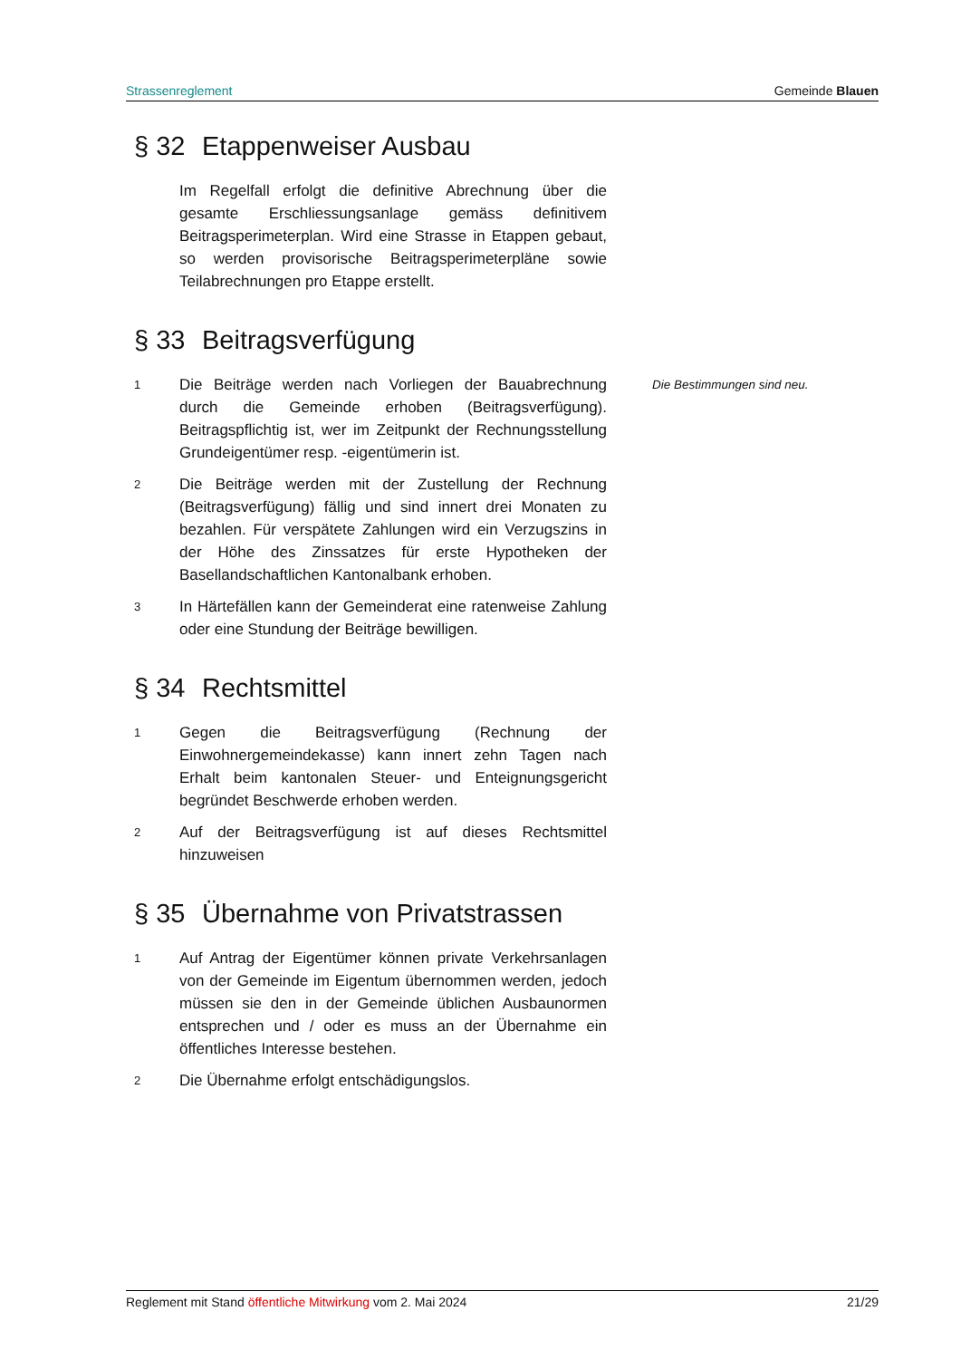Strassenreglement Gemeinde Blauen
§ 32 Etappenweiser Ausbau
Im Regelfall erfolgt die definitive Abrechnung über die gesamte Erschliessungsanlage gemäss definitivem Beitragsperimeterplan. Wird eine Strasse in Etappen gebaut, so werden provisorische Beitragsperimeterpläne sowie Teilabrechnungen pro Etappe erstellt.
§ 33 Beitragsverfügung
1
Die Beiträge werden nach Vorliegen der Bauabrechnung durch die Gemeinde erhoben (Beitragsverfügung). Beitragspflichtig ist, wer im Zeitpunkt der Rechnungsstellung Grundeigentümer resp. -eigentümerin ist.
Die Bestimmungen sind neu.
2
Die Beiträge werden mit der Zustellung der Rechnung (Beitragsverfügung) fällig und sind innert drei Monaten zu bezahlen. Für verspätete Zahlungen wird ein Verzugszins in der Höhe des Zinssatzes für erste Hypotheken der Basellandschaftlichen Kantonalbank erhoben.
3
In Härtefällen kann der Gemeinderat eine ratenweise Zahlung oder eine Stundung der Beiträge bewilligen.
§ 34 Rechtsmittel
1
Gegen die Beitragsverfügung (Rechnung der Einwohnergemeindekasse) kann innert zehn Tagen nach Erhalt beim kantonalen Steuer- und Enteignungsgericht begründet Beschwerde erhoben werden.
2
Auf der Beitragsverfügung ist auf dieses Rechtsmittel hinzuweisen
§ 35 Übernahme von Privatstrassen
1
Auf Antrag der Eigentümer können private Verkehrsanlagen von der Gemeinde im Eigentum übernommen werden, jedoch müssen sie den in der Gemeinde üblichen Ausbaunormen entsprechen und / oder es muss an der Übernahme ein öffentliches Interesse bestehen.
2
Die Übernahme erfolgt entschädigungslos.
Reglement mit Stand öffentliche Mitwirkung vom 2. Mai 2024 21/29